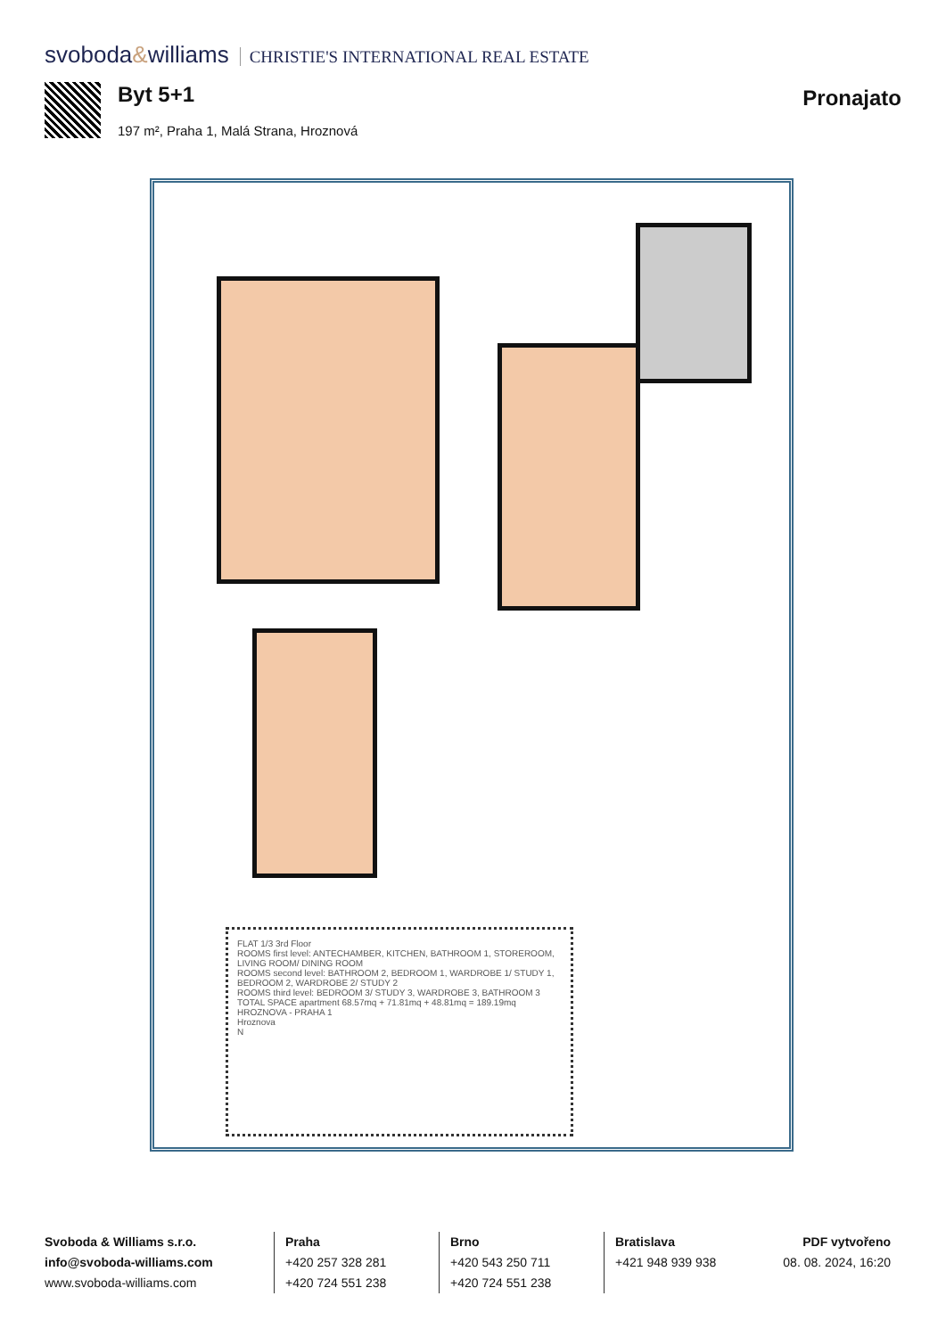svoboda&williams CHRISTIE'S INTERNATIONAL REAL ESTATE
Byt 5+1
197 m², Praha 1, Malá Strana, Hroznová
Pronajato
FLAT 1/3 3rd Floor
ROOMS first level: ANTECHAMBER, KITCHEN, BATHROOM 1, STOREROOM, LIVING ROOM/ DINING ROOM
ROOMS second level: BATHROOM 2, BEDROOM 1, WARDROBE 1/ STUDY 1, BEDROOM 2, WARDROBE 2/ STUDY 2
ROOMS third level: BEDROOM 3/ STUDY 3, WARDROBE 3, BATHROOM 3
TOTAL SPACE apartment 68.57mq + 71.81mq + 48.81mq = 189.19mq
HROZNOVA - PRAHA 1
Hroznova
N
Svoboda & Williams s.r.o.
info@svoboda-williams.com
www.svoboda-williams.com
Praha
+420 257 328 281
+420 724 551 238
Brno
+420 543 250 711
+420 724 551 238
Bratislava
+421 948 939 938
PDF vytvořeno
08. 08. 2024, 16:20